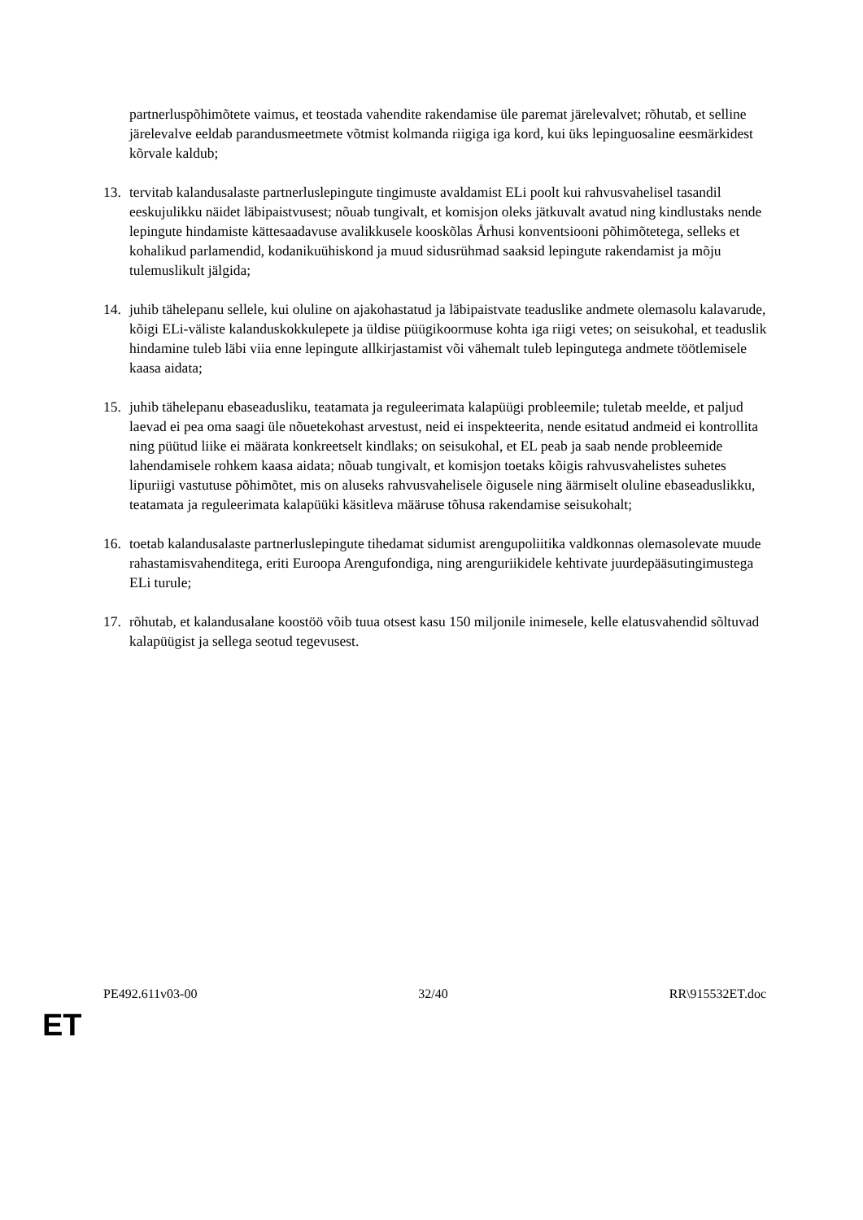partnerluspõhimõtete vaimus, et teostada vahendite rakendamise üle paremat järelevalvet; rõhutab, et selline järelevalve eeldab parandusmeetmete võtmist kolmanda riigiga iga kord, kui üks lepinguosaline eesmärkidest kõrvale kaldub;
13. tervitab kalandusalaste partnerluslepingute tingimuste avaldamist ELi poolt kui rahvusvahelisel tasandil eeskujulikku näidet läbipaistvusest; nõuab tungivalt, et komisjon oleks jätkuvalt avatud ning kindlustaks nende lepingute hindamiste kättesaadavuse avalikkusele kooskõlas Århusi konventsiooni põhimõtetega, selleks et kohalikud parlamendid, kodanikuühiskond ja muud sidusrühmad saaksid lepingute rakendamist ja mõju tulemuslikult jälgida;
14. juhib tähelepanu sellele, kui oluline on ajakohastatud ja läbipaistvate teaduslike andmete olemasolu kalavarude, kõigi ELi-väliste kalanduskokkulepete ja üldise püügikoormuse kohta iga riigi vetes; on seisukohal, et teaduslik hindamine tuleb läbi viia enne lepingute allkirjastamist või vähemalt tuleb lepingutega andmete töötlemisele kaasa aidata;
15. juhib tähelepanu ebaseadusliku, teatamata ja reguleerimata kalapüügi probleemile; tuletab meelde, et paljud laevad ei pea oma saagi üle nõuetekohast arvestust, neid ei inspekteerita, nende esitatud andmeid ei kontrollita ning püütud liike ei määrata konkreetselt kindlaks; on seisukohal, et EL peab ja saab nende probleemide lahendamisele rohkem kaasa aidata; nõuab tungivalt, et komisjon toetaks kõigis rahvusvahelistes suhetes lipuriigi vastutuse põhimõtet, mis on aluseks rahvusvahelisele õigusele ning äärmiselt oluline ebaseaduslikku, teatamata ja reguleerimata kalapüüki käsitleva määruse tõhusa rakendamise seisukohalt;
16. toetab kalandusalaste partnerluslepingute tihedamat sidumist arengupoliitika valdkonnas olemasolevate muude rahastamisvahenditega, eriti Euroopa Arengufondiga, ning arenguriikidele kehtivate juurdepääsutingimustega ELi turule;
17. rõhutab, et kalandusalane koostöö võib tuua otsest kasu 150 miljonile inimesele, kelle elatusvahendid sõltuvad kalapüügist ja sellega seotud tegevusest.
PE492.611v03-00 32/40 RR\915532ET.doc
ET